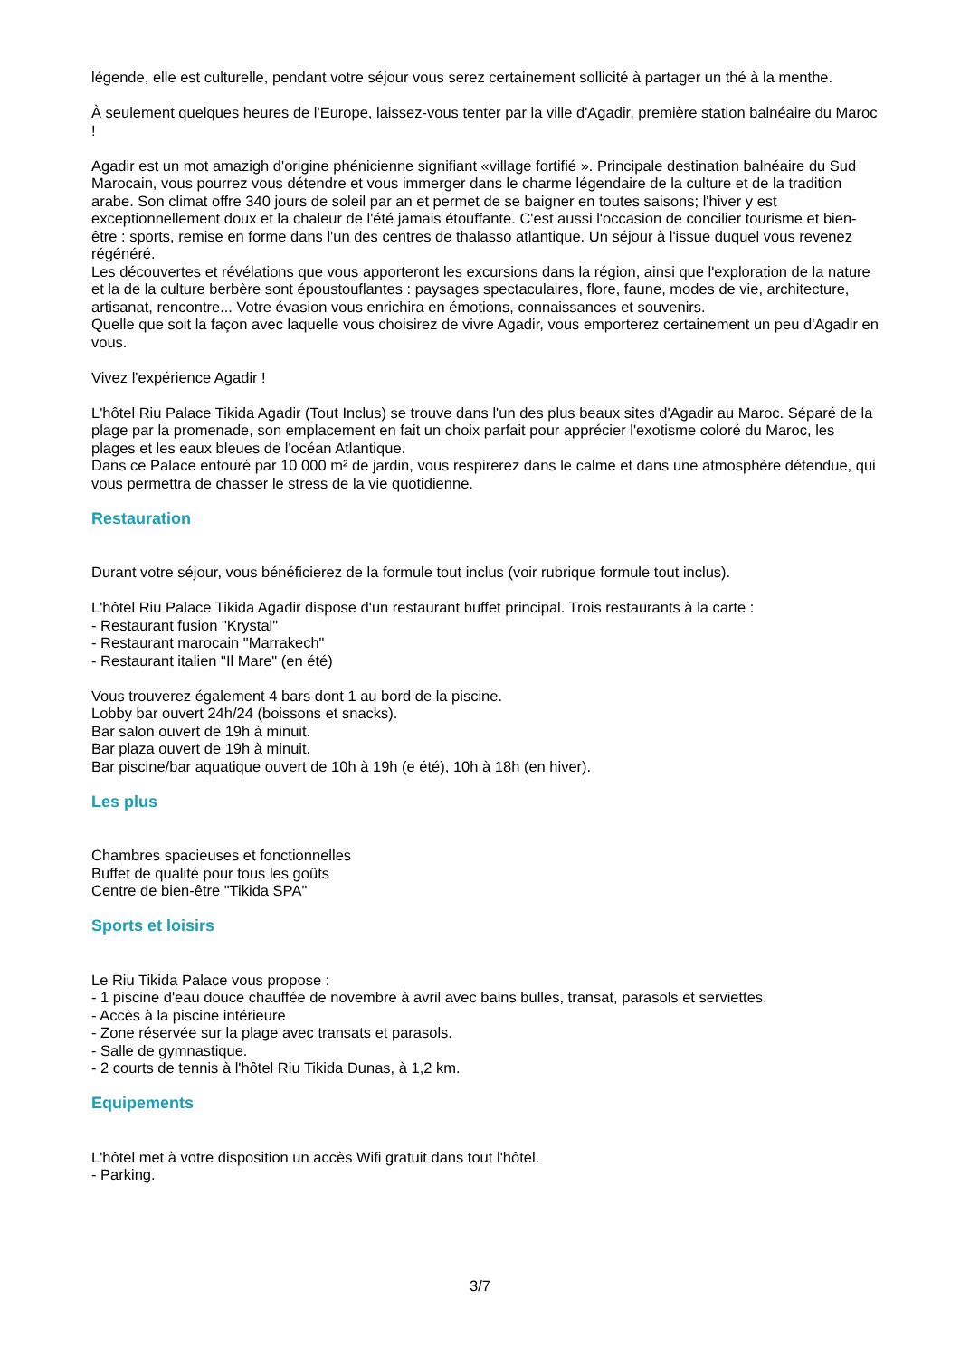légende, elle est culturelle, pendant votre séjour vous serez certainement sollicité à partager un thé à la menthe.
À seulement quelques heures de l'Europe, laissez-vous tenter par la ville d'Agadir, première station balnéaire du Maroc !
Agadir est un mot amazigh d'origine phénicienne signifiant «village fortifié ». Principale destination balnéaire du Sud Marocain, vous pourrez vous détendre et vous immerger dans le charme légendaire de la culture et de la tradition arabe. Son climat offre 340 jours de soleil par an et permet de se baigner en toutes saisons; l'hiver y est exceptionnellement doux et la chaleur de l'été jamais étouffante. C'est aussi l'occasion de concilier tourisme et bien-être : sports, remise en forme dans l'un des centres de thalasso atlantique. Un séjour à l'issue duquel vous revenez régénéré.
Les découvertes et révélations que vous apporteront les excursions dans la région, ainsi que l'exploration de la nature et la de la culture berbère sont époustouflantes : paysages spectaculaires, flore, faune, modes de vie, architecture, artisanat, rencontre... Votre évasion vous enrichira en émotions, connaissances et souvenirs.
Quelle que soit la façon avec laquelle vous choisirez de vivre Agadir, vous emporterez certainement un peu d'Agadir en vous.
Vivez l'expérience Agadir !
L'hôtel Riu Palace Tikida Agadir (Tout Inclus) se trouve dans l'un des plus beaux sites d'Agadir au Maroc. Séparé de la plage par la promenade, son emplacement en fait un choix parfait pour apprécier l'exotisme coloré du Maroc, les plages et les eaux bleues de l'océan Atlantique.
Dans ce Palace entouré par 10 000 m² de jardin, vous respirerez dans le calme et dans une atmosphère détendue, qui vous permettra de chasser le stress de la vie quotidienne.
Restauration
Durant votre séjour, vous bénéficierez de la formule tout inclus (voir rubrique formule tout inclus).
L'hôtel Riu Palace Tikida Agadir dispose d'un restaurant buffet principal. Trois restaurants à la carte :
- Restaurant fusion "Krystal"
- Restaurant marocain "Marrakech"
- Restaurant italien "Il Mare" (en été)
Vous trouverez également 4 bars dont 1 au bord de la piscine.
Lobby bar ouvert 24h/24 (boissons et snacks).
Bar salon ouvert de 19h à minuit.
Bar plaza ouvert de 19h à minuit.
Bar piscine/bar aquatique ouvert de 10h à 19h (e été), 10h à 18h (en hiver).
Les plus
Chambres spacieuses et fonctionnelles
Buffet de qualité pour tous les goûts
Centre de bien-être "Tikida SPA"
Sports et loisirs
Le Riu Tikida Palace vous propose :
- 1 piscine d'eau douce chauffée de novembre à avril avec bains bulles, transat, parasols et serviettes.
- Accès à la piscine intérieure
- Zone réservée sur la plage avec transats et parasols.
- Salle de gymnastique.
- 2 courts de tennis à l'hôtel Riu Tikida Dunas, à 1,2 km.
Equipements
L'hôtel met à votre disposition un accès Wifi gratuit dans tout l'hôtel.
- Parking.
3/7